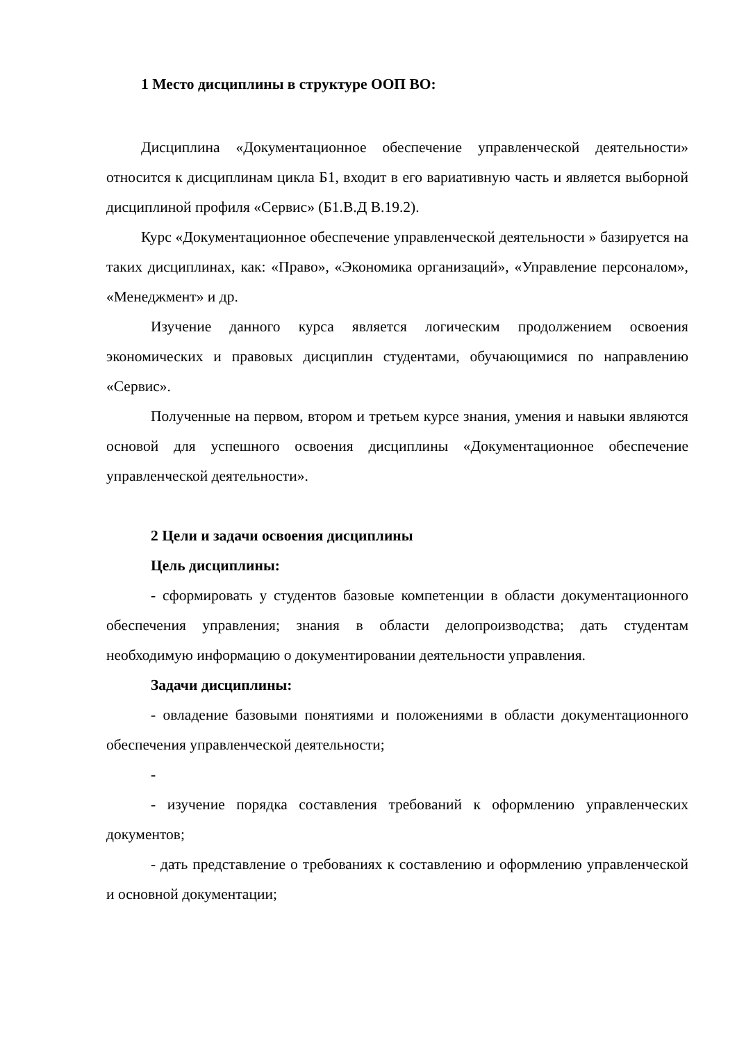1 Место дисциплины в структуре ООП ВО:
Дисциплина «Документационное обеспечение управленческой деятельности» относится к дисциплинам цикла Б1, входит в его вариативную часть и является выборной дисциплиной профиля «Сервис» (Б1.В.Д В.19.2).
Курс «Документационное обеспечение управленческой деятельности » базируется на таких дисциплинах, как: «Право», «Экономика организаций», «Управление персоналом», «Менеджмент» и др.
Изучение данного курса является логическим продолжением освоения экономических и правовых дисциплин студентами, обучающимися по направлению «Сервис».
Полученные на первом, втором и третьем курсе знания, умения и навыки являются основой для успешного освоения дисциплины «Документационное обеспечение управленческой деятельности».
2 Цели и задачи освоения дисциплины
Цель дисциплины:
- сформировать у студентов базовые компетенции в области документационного обеспечения управления; знания в области делопроизводства; дать студентам необходимую информацию о документировании деятельности управления.
Задачи дисциплины:
- овладение базовыми понятиями и положениями в области документационного обеспечения управленческой деятельности;
-
- изучение порядка составления требований к оформлению управленческих документов;
- дать представление о требованиях к составлению и оформлению управленческой и основной документации;